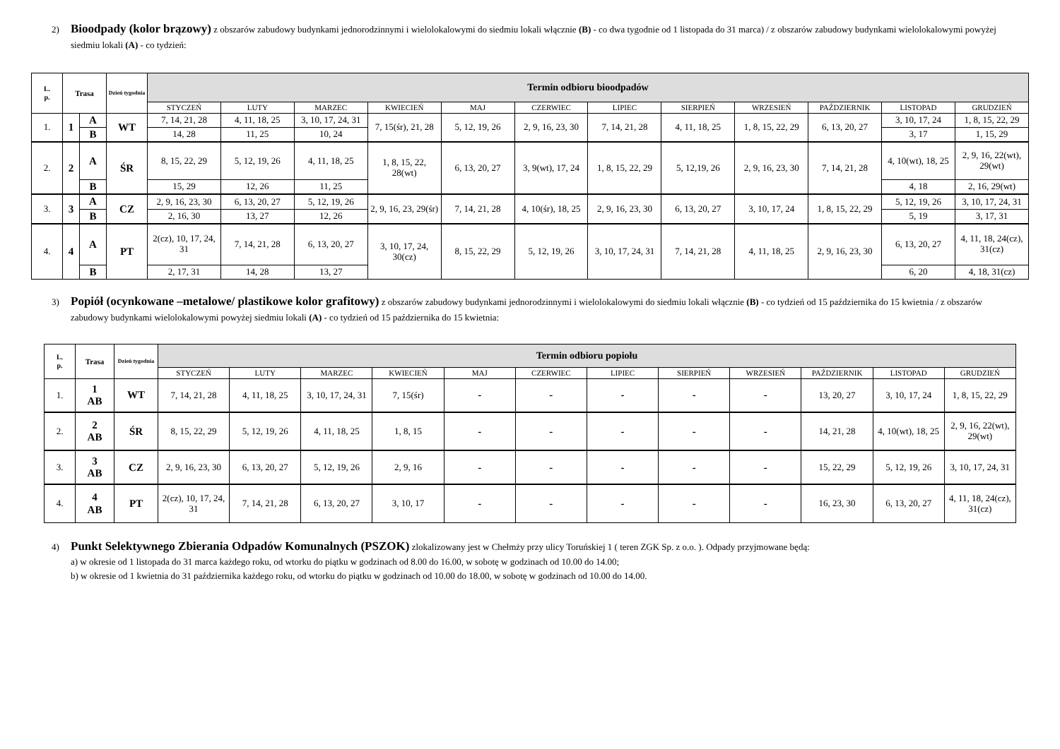2) Bioodpady (kolor brązowy) z obszarów zabudowy budynkami jednorodzinnymi i wielolokalowymi do siedmiu lokali włącznie (B) - co dwa tygodnie od 1 listopada do 31 marca) / z obszarów zabudowy budynkami wielolokalowymi powyżej siedmiu lokali (A) - co tydzień:
| L. p. | Trasa | | Dzień tygodnia | Termin odbioru bioodpadów | | | | | | | | | | | |
| --- | --- | --- | --- | --- | --- | --- | --- | --- | --- | --- | --- | --- | --- | --- | --- |
| | | | | STYCZEŃ | LUTY | MARZEC | KWIECIEŃ | MAJ | CZERWIEC | LIPIEC | SIERPIEŃ | WRZESIEŃ | PAŹDZIERNIK | LISTOPAD | GRUDZIEŃ |
| 1. | 1 | A | WT | 7, 14, 21, 28 | 4, 11, 18, 25 | 3, 10, 17, 24, 31 | 7, 15(śr), 21, 28 | 5, 12, 19, 26 | 2, 9, 16, 23, 30 | 7, 14, 21, 28 | 4, 11, 18, 25 | 1, 8, 15, 22, 29 | 6, 13, 20, 27 | 3, 10, 17, 24 | 1, 8, 15, 22, 29 |
| | | B | | 14, 28 | 11, 25 | 10, 24 | | | | | | | | 3, 17 | 1, 15, 29 |
| 2. | 2 | A | ŚR | 8, 15, 22, 29 | 5, 12, 19, 26 | 4, 11, 18, 25 | 1, 8, 15, 22, 28(wt) | 6, 13, 20, 27 | 3, 9(wt), 17, 24 | 1, 8, 15, 22, 29 | 5, 12,19, 26 | 2, 9, 16, 23, 30 | 7, 14, 21, 28 | 4, 10(wt), 18, 25 | 2, 9, 16, 22(wt), 29(wt) |
| | | B | | 15, 29 | 12, 26 | 11, 25 | | | | | | | | 4, 18 | 2, 16, 29(wt) |
| 3. | 3 | A | CZ | 2, 9, 16, 23, 30 | 6, 13, 20, 27 | 5, 12, 19, 26 | 2, 9, 16, 23, 29(śr) | 7, 14, 21, 28 | 4, 10(śr), 18, 25 | 2, 9, 16, 23, 30 | 6, 13, 20, 27 | 3, 10, 17, 24 | 1, 8, 15, 22, 29 | 5, 12, 19, 26 | 3, 10, 17, 24, 31 |
| | | B | | 2, 16, 30 | 13, 27 | 12, 26 | | | | | | | | 5, 19 | 3, 17, 31 |
| 4. | 4 | A | PT | 2(cz), 10, 17, 24, 31 | 7, 14, 21, 28 | 6, 13, 20, 27 | 3, 10, 17, 24, 30(cz) | 8, 15, 22, 29 | 5, 12, 19, 26 | 3, 10, 17, 24, 31 | 7, 14, 21, 28 | 4, 11, 18, 25 | 2, 9, 16, 23, 30 | 6, 13, 20, 27 | 4, 11, 18, 24(cz), 31(cz) |
| | | B | | 2, 17, 31 | 14, 28 | 13, 27 | | | | | | | | 6, 20 | 4, 18, 31(cz) |
3) Popiół (ocynkowane –metalowe/ plastikowe kolor grafitowy) z obszarów zabudowy budynkami jednorodzinnymi i wielolokalowymi do siedmiu lokali włącznie (B) - co tydzień od 15 października do 15 kwietnia / z obszarów zabudowy budynkami wielolokalowymi powyżej siedmiu lokali (A) - co tydzień od 15 października do 15 kwietnia:
| L. p. | Trasa | Dzień tygodnia | Termin odbioru popiołu | | | | | | | | | | | |
| --- | --- | --- | --- | --- | --- | --- | --- | --- | --- | --- | --- | --- | --- | --- |
| | | | STYCZEŃ | LUTY | MARZEC | KWIECIEŃ | MAJ | CZERWIEC | LIPIEC | SIERPIEŃ | WRZESIEŃ | PAŹDZIERNIK | LISTOPAD | GRUDZIEŃ |
| 1. | 1 AB | WT | 7, 14, 21, 28 | 4, 11, 18, 25 | 3, 10, 17, 24, 31 | 7, 15(śr) | - | - | - | - | - | 13, 20, 27 | 3, 10, 17, 24 | 1, 8, 15, 22, 29 |
| 2. | 2 AB | ŚR | 8, 15, 22, 29 | 5, 12, 19, 26 | 4, 11, 18, 25 | 1, 8, 15 | - | - | - | - | - | 14, 21, 28 | 4, 10(wt), 18, 25 | 2, 9, 16, 22(wt), 29(wt) |
| 3. | 3 AB | CZ | 2, 9, 16, 23, 30 | 6, 13, 20, 27 | 5, 12, 19, 26 | 2, 9, 16 | - | - | - | - | - | 15, 22, 29 | 5, 12, 19, 26 | 3, 10, 17, 24, 31 |
| 4. | 4 AB | PT | 2(cz), 10, 17, 24, 31 | 7, 14, 21, 28 | 6, 13, 20, 27 | 3, 10, 17 | - | - | - | - | - | 16, 23, 30 | 6, 13, 20, 27 | 4, 11, 18, 24(cz), 31(cz) |
4) Punkt Selektywnego Zbierania Odpadów Komunalnych (PSZOK) zlokalizowany jest w Chełmży przy ulicy Toruńskiej 1 ( teren ZGK Sp. z o.o. ). Odpady przyjmowane będą:
a) w okresie od 1 listopada do 31 marca każdego roku, od wtorku do piątku w godzinach od 8.00 do 16.00, w sobotę w godzinach od 10.00 do 14.00;
b) w okresie od 1 kwietnia do 31 października każdego roku, od wtorku do piątku w godzinach od 10.00 do 18.00, w sobotę w godzinach od 10.00 do 14.00.